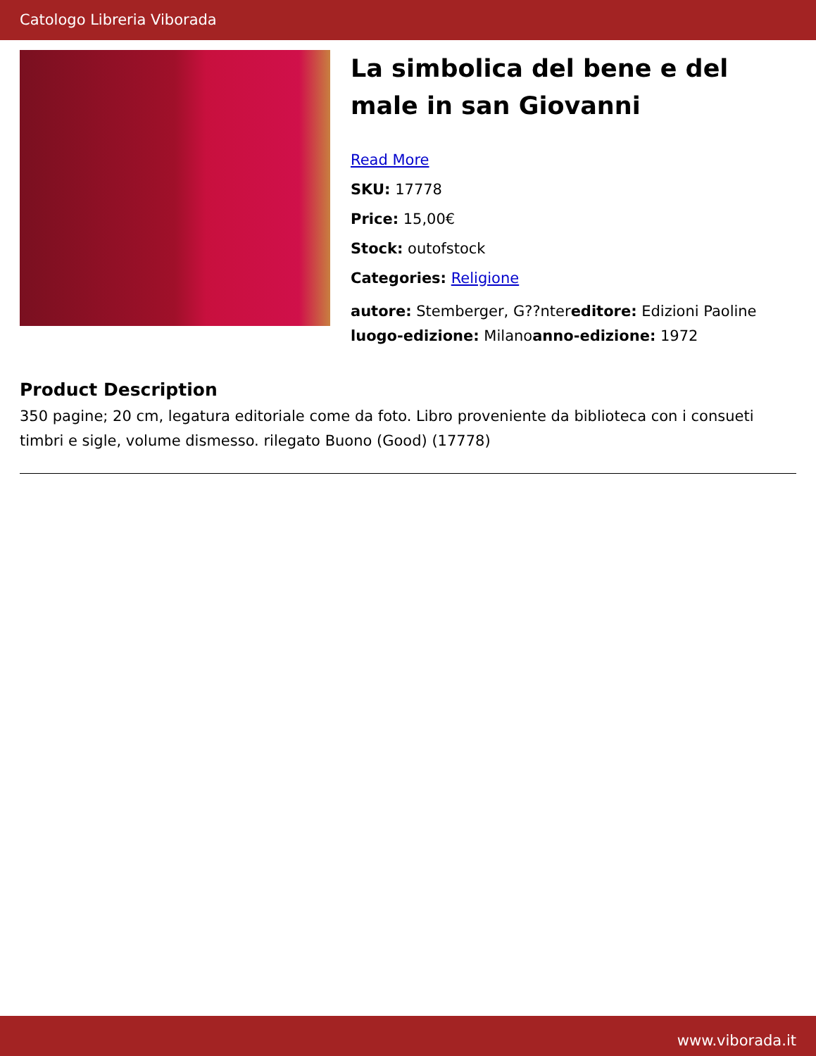Catologo Libreria Viborada
La simbolica del bene e del male in san Giovanni
Read More
SKU: 17778
Price: 15,00€
Stock: outofstock
Categories: Religione
autore: Stemberger, G??ntereditore: Edizioni Paoline luogo-edizione: Milanoanno-edizione: 1972
Product Description
350 pagine; 20 cm, legatura editoriale come da foto. Libro proveniente da biblioteca con i consueti timbri e sigle, volume dismesso. rilegato Buono (Good) (17778)
www.viborada.it